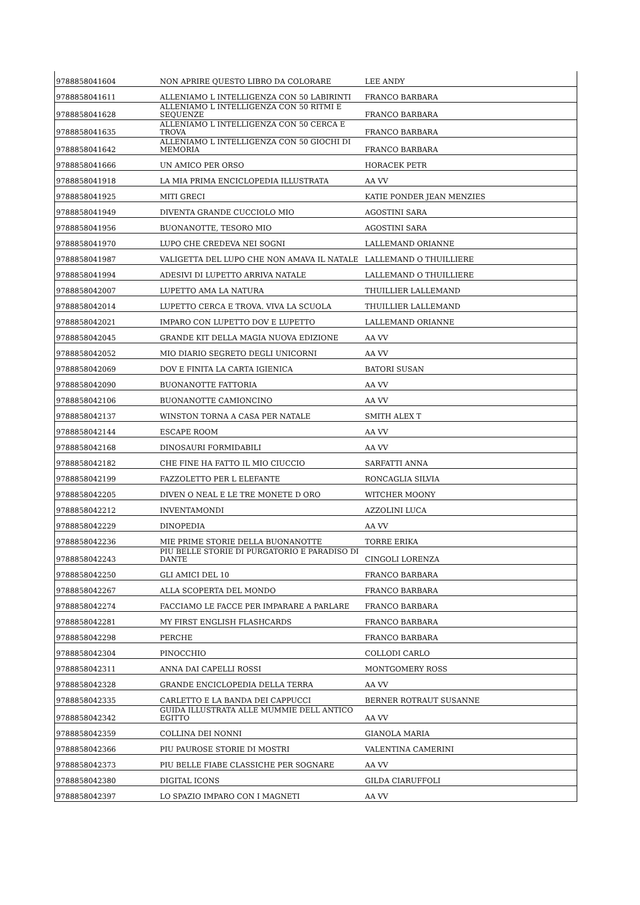| 9788858041604 | NON APRIRE QUESTO LIBRO DA COLORARE | LEE ANDY |
| 9788858041611 | ALLENIAMO L INTELLIGENZA CON 50 LABIRINTI | FRANCO BARBARA |
| 9788858041628 | ALLENIAMO L INTELLIGENZA CON 50 RITMI E SEQUENZE | FRANCO BARBARA |
| 9788858041635 | ALLENIAMO L INTELLIGENZA CON 50 CERCA E TROVA | FRANCO BARBARA |
| 9788858041642 | ALLENIAMO L INTELLIGENZA CON 50 GIOCHI DI MEMORIA | FRANCO BARBARA |
| 9788858041666 | UN AMICO PER ORSO | HORACEK PETR |
| 9788858041918 | LA MIA PRIMA ENCICLOPEDIA ILLUSTRATA | AA VV |
| 9788858041925 | MITI GRECI | KATIE PONDER JEAN MENZIES |
| 9788858041949 | DIVENTA GRANDE CUCCIOLO MIO | AGOSTINI SARA |
| 9788858041956 | BUONANOTTE, TESORO MIO | AGOSTINI SARA |
| 9788858041970 | LUPO CHE CREDEVA NEI SOGNI | LALLEMAND ORIANNE |
| 9788858041987 | VALIGETTA DEL LUPO CHE NON AMAVA IL NATALE | LALLEMAND O THUILLIERE |
| 9788858041994 | ADESIVI DI LUPETTO ARRIVA NATALE | LALLEMAND O THUILLIERE |
| 9788858042007 | LUPETTO AMA LA NATURA | THUILLIER LALLEMAND |
| 9788858042014 | LUPETTO CERCA E TROVA. VIVA LA SCUOLA | THUILLIER LALLEMAND |
| 9788858042021 | IMPARO CON LUPETTO DOV E LUPETTO | LALLEMAND ORIANNE |
| 9788858042045 | GRANDE KIT DELLA MAGIA NUOVA EDIZIONE | AA VV |
| 9788858042052 | MIO DIARIO SEGRETO DEGLI UNICORNI | AA VV |
| 9788858042069 | DOV E FINITA LA CARTA IGIENICA | BATORI SUSAN |
| 9788858042090 | BUONANOTTE FATTORIA | AA VV |
| 9788858042106 | BUONANOTTE CAMIONCINO | AA VV |
| 9788858042137 | WINSTON TORNA A CASA PER NATALE | SMITH ALEX T |
| 9788858042144 | ESCAPE ROOM | AA VV |
| 9788858042168 | DINOSAURI FORMIDABILI | AA VV |
| 9788858042182 | CHE FINE HA FATTO IL MIO CIUCCIO | SARFATTI ANNA |
| 9788858042199 | FAZZOLETTO PER L ELEFANTE | RONCAGLIA SILVIA |
| 9788858042205 | DIVEN O NEAL E LE TRE MONETE D ORO | WITCHER MOONY |
| 9788858042212 | INVENTAMONDI | AZZOLINI LUCA |
| 9788858042229 | DINOPEDIA | AA VV |
| 9788858042236 | MIE PRIME STORIE DELLA BUONANOTTE | TORRE ERIKA |
| 9788858042243 | PIU BELLE STORIE DI PURGATORIO E PARADISO DI DANTE | CINGOLI LORENZA |
| 9788858042250 | GLI AMICI DEL 10 | FRANCO BARBARA |
| 9788858042267 | ALLA SCOPERTA DEL MONDO | FRANCO BARBARA |
| 9788858042274 | FACCIAMO LE FACCE PER IMPARARE A PARLARE | FRANCO BARBARA |
| 9788858042281 | MY FIRST ENGLISH FLASHCARDS | FRANCO BARBARA |
| 9788858042298 | PERCHE | FRANCO BARBARA |
| 9788858042304 | PINOCCHIO | COLLODI CARLO |
| 9788858042311 | ANNA DAI CAPELLI ROSSI | MONTGOMERY ROSS |
| 9788858042328 | GRANDE ENCICLOPEDIA DELLA TERRA | AA VV |
| 9788858042335 | CARLETTO E LA BANDA DEI CAPPUCCI | BERNER ROTRAUT SUSANNE |
| 9788858042342 | GUIDA ILLUSTRATA ALLE MUMMIE DELL ANTICO EGITTO | AA VV |
| 9788858042359 | COLLINA DEI NONNI | GIANOLA MARIA |
| 9788858042366 | PIU PAUROSE STORIE DI MOSTRI | VALENTINA CAMERINI |
| 9788858042373 | PIU BELLE FIABE CLASSICHE PER SOGNARE | AA VV |
| 9788858042380 | DIGITAL ICONS | GILDA CIARUFFOLI |
| 9788858042397 | LO SPAZIO IMPARO CON I MAGNETI | AA VV |